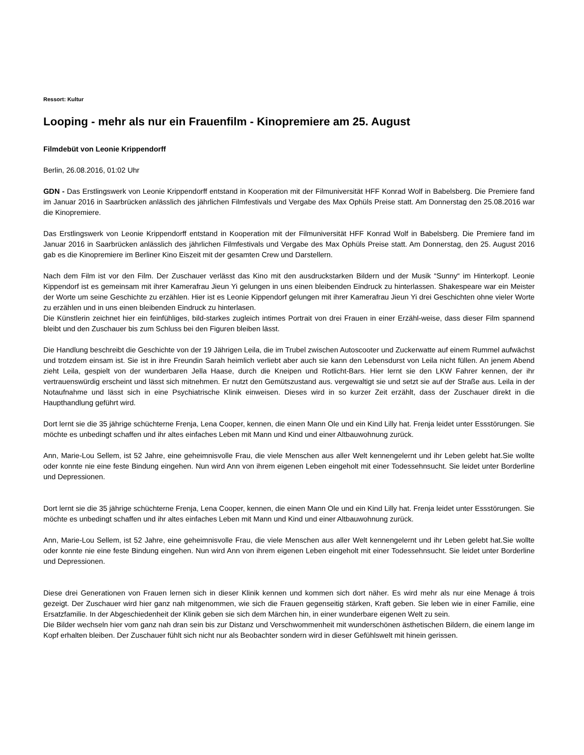Ressort: Kultur
Looping - mehr als nur ein Frauenfilm - Kinopremiere am 25. August
Filmdebüt von Leonie Krippendorff
Berlin, 26.08.2016, 01:02 Uhr
GDN - Das Erstlingswerk von Leonie Krippendorff entstand in Kooperation mit der Filmuniversität HFF Konrad Wolf in Babelsberg. Die Premiere fand im Januar 2016 in Saarbrücken anlässlich des jährlichen Filmfestivals und Vergabe des Max Ophüls Preise statt. Am Donnerstag den 25.08.2016 war die Kinopremiere.
Das Erstlingswerk von Leonie Krippendorff entstand in Kooperation mit der Filmuniversität HFF Konrad Wolf in Babelsberg. Die Premiere fand im Januar 2016 in Saarbrücken anlässlich des jährlichen Filmfestivals und Vergabe des Max Ophüls Preise statt. Am Donnerstag, den 25. August 2016 gab es die Kinopremiere im Berliner Kino Eiszeit mit der gesamten Crew und Darstellern.
Nach dem Film ist vor den Film. Der Zuschauer verlässt das Kino mit den ausdruckstarken Bildern und der Musik “Sunny“ im Hinterkopf. Leonie Kippendorf ist es gemeinsam mit ihrer Kamerafrau Jieun Yi gelungen in uns einen bleibenden Eindruck zu hinterlassen. Shakespeare war ein Meister der Worte um seine Geschichte zu erzählen. Hier ist es Leonie Kippendorf gelungen mit ihrer Kamerafrau Jieun Yi drei Geschichten ohne vieler Worte zu erzählen und in uns einen bleibenden Eindruck zu hinterlasen.
Die Künstlerin zeichnet hier ein feinfühliges, bild-starkes zugleich intimes Portrait von drei Frauen in einer Erzähl-weise, dass dieser Film spannend bleibt und den Zuschauer bis zum Schluss bei den Figuren bleiben lässt.
Die Handlung beschreibt die Geschichte von der 19 Jährigen Leila, die im Trubel zwischen Autoscooter und Zuckerwatte auf einem Rummel aufwächst und trotzdem einsam ist. Sie ist in ihre Freundin Sarah heimlich verliebt aber auch sie kann den Lebensdurst von Leila nicht füllen. An jenem Abend zieht Leila, gespielt von der wunderbaren Jella Haase, durch die Kneipen und Rotlicht-Bars. Hier lernt sie den LKW Fahrer kennen, der ihr vertrauenswürdig erscheint und lässt sich mitnehmen. Er nutzt den Gemütszustand aus. vergewaltigt sie und setzt sie auf der Straße aus. Leila in der Notaufnahme und lässt sich in eine Psychiatrische Klinik einweisen. Dieses wird in so kurzer Zeit erzählt, dass der Zuschauer direkt in die Haupthandlung geführt wird.
Dort lernt sie die 35 jährige schüchterne Frenja, Lena Cooper, kennen, die einen Mann Ole und ein Kind Lilly hat. Frenja leidet unter Essstörungen. Sie möchte es unbedingt schaffen und ihr altes einfaches Leben mit Mann und Kind und einer Altbauwohnung zurück.
Ann, Marie-Lou Sellem, ist 52 Jahre, eine geheimnisvolle Frau, die viele Menschen aus aller Welt kennengelernt und ihr Leben gelebt hat.Sie wollte oder konnte nie eine feste Bindung eingehen. Nun wird Ann von ihrem eigenen Leben eingeholt mit einer Todessehnsucht. Sie leidet unter Borderline und Depressionen.
Dort lernt sie die 35 jährige schüchterne Frenja, Lena Cooper, kennen, die einen Mann Ole und ein Kind Lilly hat. Frenja leidet unter Essstörungen. Sie möchte es unbedingt schaffen und ihr altes einfaches Leben mit Mann und Kind und einer Altbauwohnung zurück.
Ann, Marie-Lou Sellem, ist 52 Jahre, eine geheimnisvolle Frau, die viele Menschen aus aller Welt kennengelernt und ihr Leben gelebt hat.Sie wollte oder konnte nie eine feste Bindung eingehen. Nun wird Ann von ihrem eigenen Leben eingeholt mit einer Todessehnsucht. Sie leidet unter Borderline und Depressionen.
Diese drei Generationen von Frauen lernen sich in dieser Klinik kennen und kommen sich dort näher. Es wird mehr als nur eine Menage á trois gezeigt. Der Zuschauer wird hier ganz nah mitgenommen, wie sich die Frauen gegenseitig stärken, Kraft geben. Sie leben wie in einer Familie, eine Ersatzfamilie. In der Abgeschiedenheit der Klinik geben sie sich dem Märchen hin, in einer wunderbare eigenen Welt zu sein.
Die Bilder wechseln hier vom ganz nah dran sein bis zur Distanz und Verschwommenheit mit wunderschönen ästhetischen Bildern, die einem lange im Kopf erhalten bleiben. Der Zuschauer fühlt sich nicht nur als Beobachter sondern wird in dieser Gefühlswelt mit hinein gerissen.